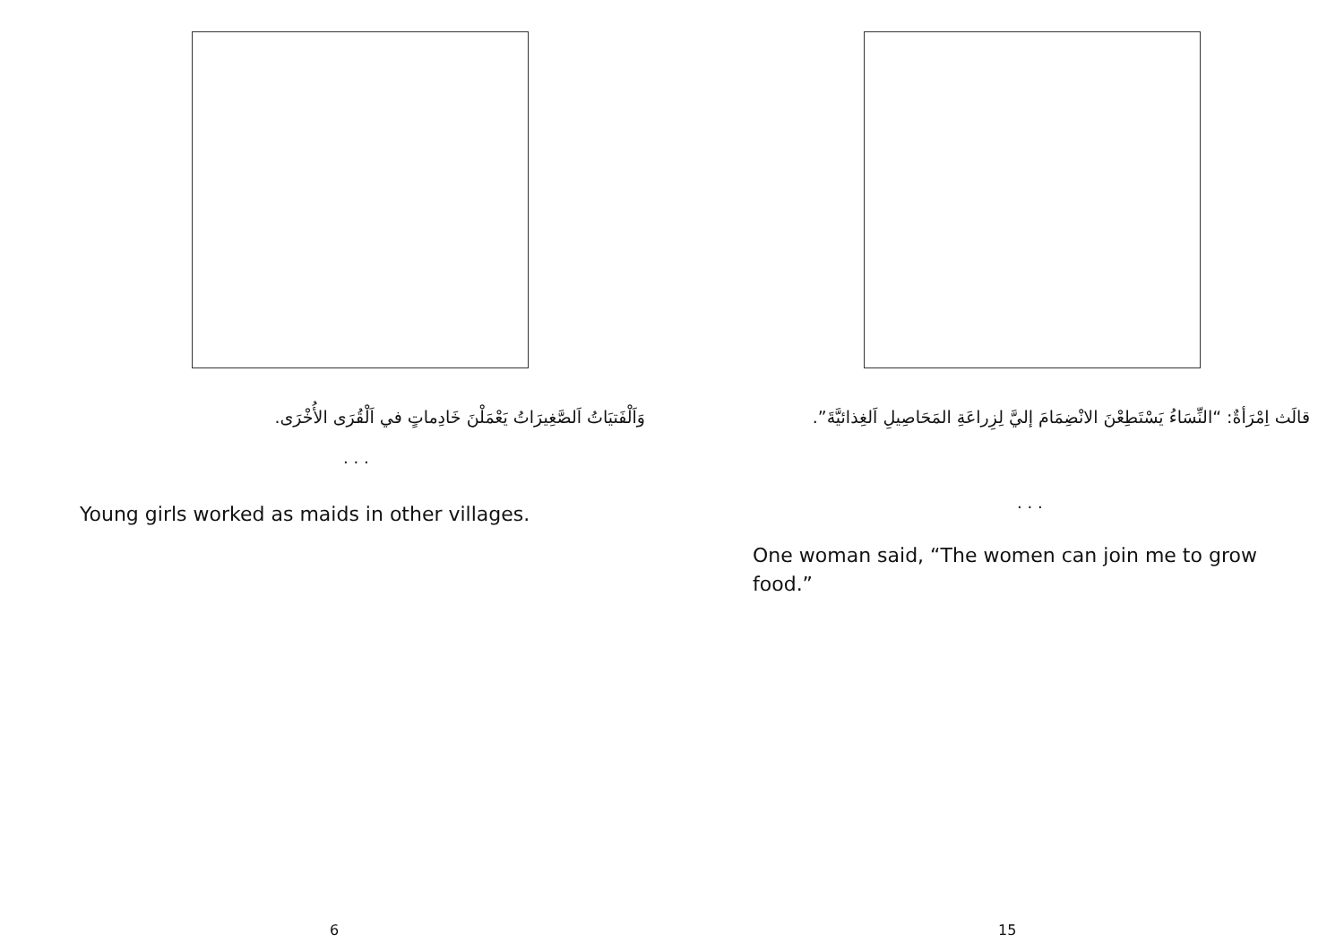وَاَلْفَتيَاتُ اَلصَّغِيرَاتُ يَعْمَلْنَ خَادِماتٍ في اَلْقُرَى الأُخْرَى.
. . .
Young girls worked as maids in other villages.
6
قالَث اِمْرَأةٌ: “النِّسَاءُ يَسْتَطِعْنَ الانْضِمَامَ إليَّ لِزِراعَةِ المَحَاصِيلِ اَلغِذائيَّةَ”.
. . .
One woman said, “The women can join me to grow food.”
15